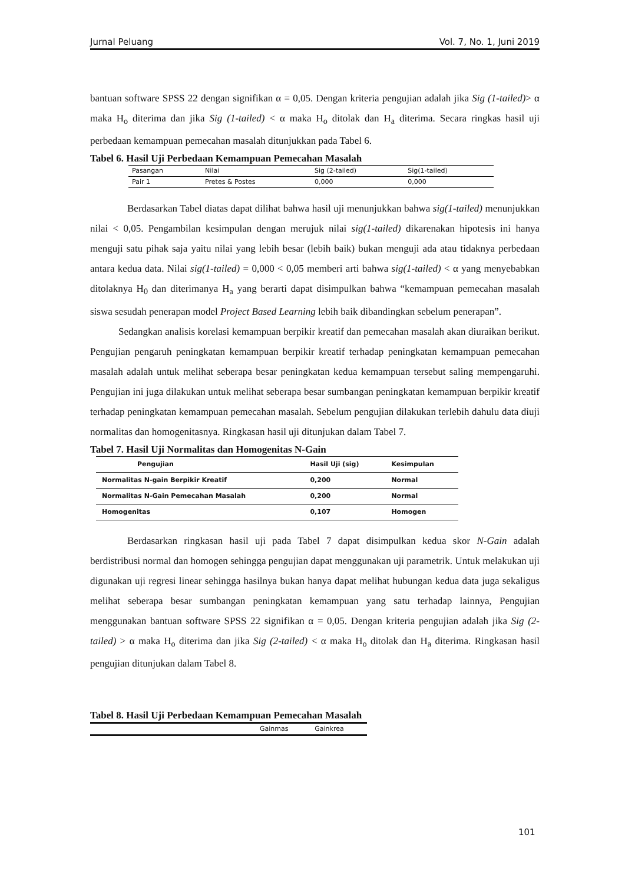Jurnal Peluang Vol. 7, No. 1, Juni 2019
bantuan software SPSS 22 dengan signifikan α = 0,05. Dengan kriteria pengujian adalah jika Sig (1-tailed)> α maka H<sub>o</sub> diterima dan jika Sig (1-tailed) < α maka H<sub>o</sub> ditolak dan H<sub>a</sub> diterima. Secara ringkas hasil uji perbedaan kemampuan pemecahan masalah ditunjukkan pada Tabel 6.
Tabel 6. Hasil Uji Perbedaan Kemampuan Pemecahan Masalah
| Pasangan | Nilai | Sig (2-tailed) | Sig(1-tailed) |
| Pair 1 | Pretes & Postes | 0,000 | 0,000 |
Berdasarkan Tabel diatas dapat dilihat bahwa hasil uji menunjukkan bahwa sig(1-tailed) menunjukkan nilai < 0,05. Pengambilan kesimpulan dengan merujuk nilai sig(1-tailed) dikarenakan hipotesis ini hanya menguji satu pihak saja yaitu nilai yang lebih besar (lebih baik) bukan menguji ada atau tidaknya perbedaan antara kedua data. Nilai sig(1-tailed) = 0,000 < 0,05 memberi arti bahwa sig(1-tailed) < α yang menyebabkan ditolaknya H<sub>0</sub> dan diterimanya H<sub>a</sub> yang berarti dapat disimpulkan bahwa “kemampuan pemecahan masalah siswa sesudah penerapan model Project Based Learning lebih baik dibandingkan sebelum penerapan”.
Sedangkan analisis korelasi kemampuan berpikir kreatif dan pemecahan masalah akan diuraikan berikut. Pengujian pengaruh peningkatan kemampuan berpikir kreatif terhadap peningkatan kemampuan pemecahan masalah adalah untuk melihat seberapa besar peningkatan kedua kemampuan tersebut saling mempengaruhi. Pengujian ini juga dilakukan untuk melihat seberapa besar sumbangan peningkatan kemampuan berpikir kreatif terhadap peningkatan kemampuan pemecahan masalah. Sebelum pengujian dilakukan terlebih dahulu data diuji normalitas dan homogenitasnya. Ringkasan hasil uji ditunjukan dalam Tabel 7.
Tabel 7. Hasil Uji Normalitas dan Homogenitas N-Gain
| Pengujian | Hasil Uji (sig) | Kesimpulan |
| --- | --- | --- |
| Normalitas N-gain Berpikir Kreatif | 0,200 | Normal |
| Normalitas N-Gain Pemecahan Masalah | 0,200 | Normal |
| Homogenitas | 0,107 | Homogen |
Berdasarkan ringkasan hasil uji pada Tabel 7 dapat disimpulkan kedua skor N-Gain adalah berdistribusi normal dan homogen sehingga pengujian dapat menggunakan uji parametrik. Untuk melakukan uji digunakan uji regresi linear sehingga hasilnya bukan hanya dapat melihat hubungan kedua data juga sekaligus melihat seberapa besar sumbangan peningkatan kemampuan yang satu terhadap lainnya, Pengujian menggunakan bantuan software SPSS 22 signifikan α = 0,05. Dengan kriteria pengujian adalah jika Sig (2-tailed) > α maka H<sub>o</sub> diterima dan jika Sig (2-tailed) < α maka H<sub>o</sub> ditolak dan H<sub>a</sub> diterima. Ringkasan hasil pengujian ditunjukan dalam Tabel 8.
Tabel 8. Hasil Uji Perbedaan Kemampuan Pemecahan Masalah
| | Gainmas | Gainkrea |
101